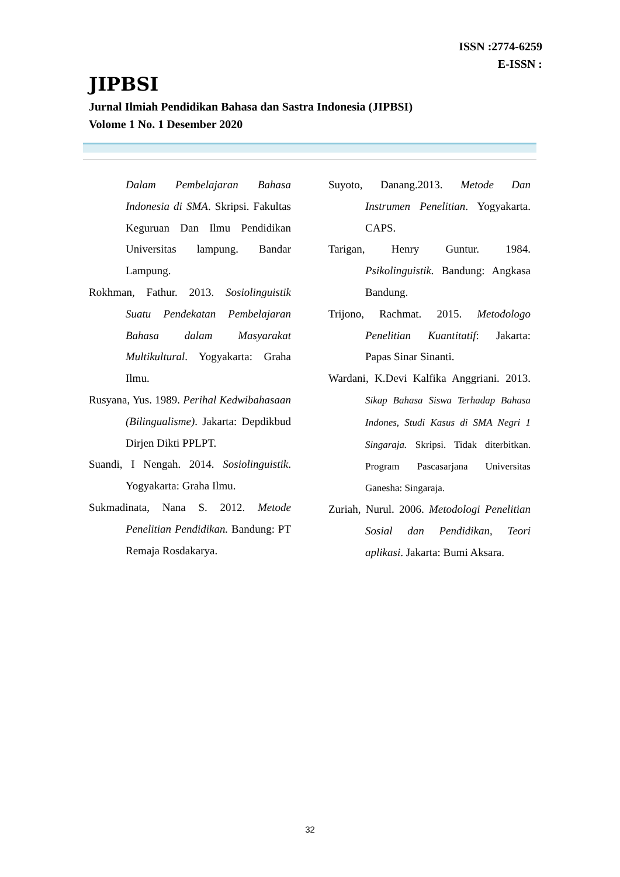ISSN :2774-6259
E-ISSN :
JIPBSI
Jurnal Ilmiah Pendidikan Bahasa dan Sastra Indonesia (JIPBSI)
Volome 1 No. 1 Desember 2020
Dalam Pembelajaran Bahasa Indonesia di SMA. Skripsi. Fakultas Keguruan Dan Ilmu Pendidikan Universitas lampung. Bandar Lampung.
Rokhman, Fathur. 2013. Sosiolinguistik Suatu Pendekatan Pembelajaran Bahasa dalam Masyarakat Multikultural. Yogyakarta: Graha Ilmu.
Rusyana, Yus. 1989. Perihal Kedwibahasaan (Bilingualisme). Jakarta: Depdikbud Dirjen Dikti PPLPT.
Suandi, I Nengah. 2014. Sosiolinguistik. Yogyakarta: Graha Ilmu.
Sukmadinata, Nana S. 2012. Metode Penelitian Pendidikan. Bandung: PT Remaja Rosdakarya.
Suyoto, Danang.2013. Metode Dan Instrumen Penelitian. Yogyakarta. CAPS.
Tarigan, Henry Guntur. 1984. Psikolinguistik. Bandung: Angkasa Bandung.
Trijono, Rachmat. 2015. Metodologo Penelitian Kuantitatif: Jakarta: Papas Sinar Sinanti.
Wardani, K.Devi Kalfika Anggriani. 2013. Sikap Bahasa Siswa Terhadap Bahasa Indones, Studi Kasus di SMA Negri 1 Singaraja. Skripsi. Tidak diterbitkan. Program Pascasarjana Universitas Ganesha: Singaraja.
Zuriah, Nurul. 2006. Metodologi Penelitian Sosial dan Pendidikan, Teori aplikasi. Jakarta: Bumi Aksara.
32